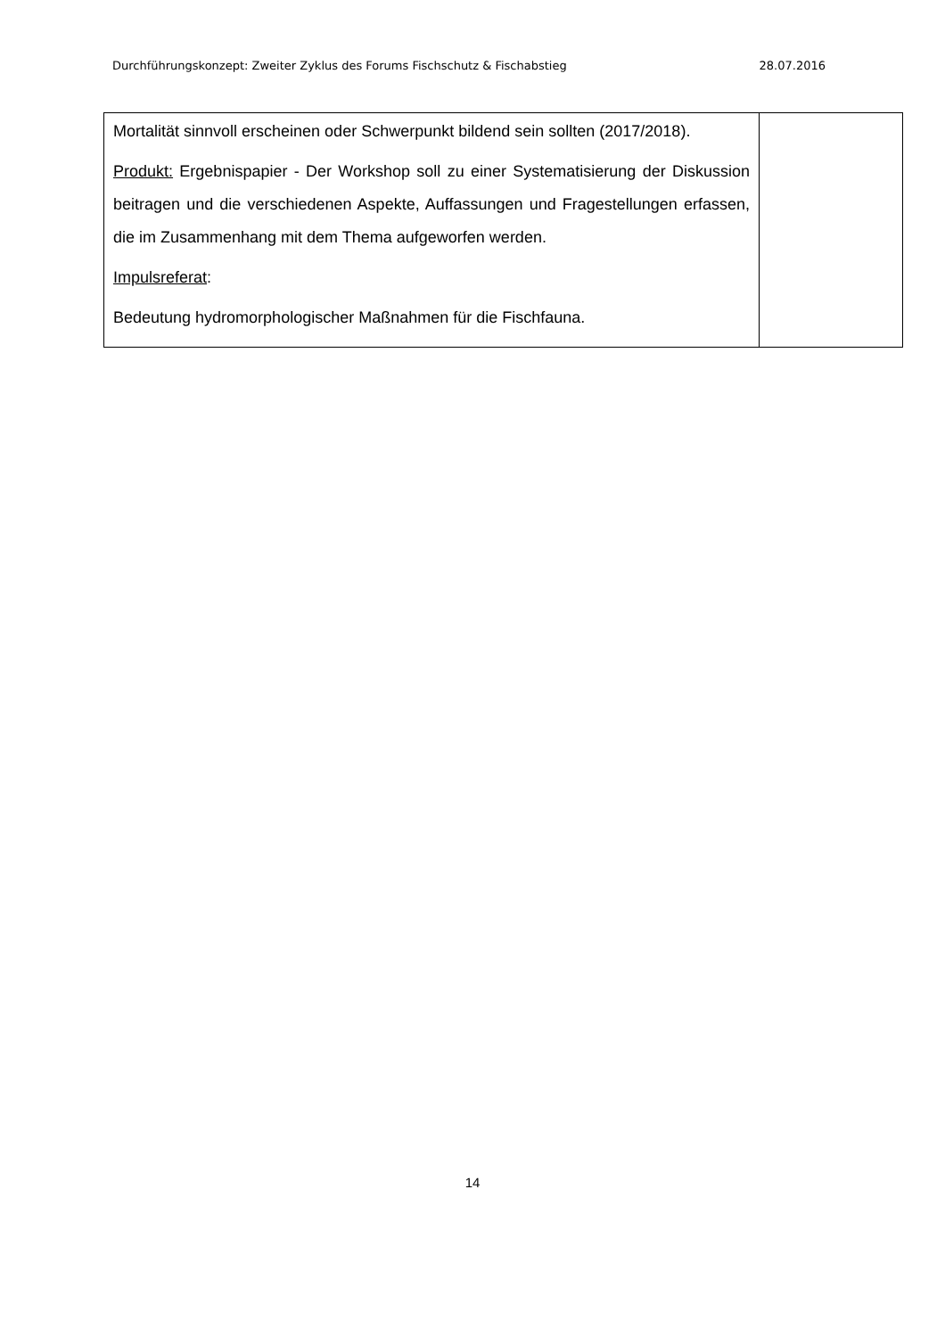Durchführungskonzept: Zweiter Zyklus des Forums Fischschutz & Fischabstieg 28.07.2016
| Mortalität sinnvoll erscheinen oder Schwerpunkt bildend sein sollten (2017/2018). Produkt: Ergebnispapier - Der Workshop soll zu einer Systematisierung der Diskussion beitragen und die verschiedenen Aspekte, Auffassungen und Fragestellungen erfassen, die im Zusammenhang mit dem Thema aufgeworfen werden. Impulsreferat : Bedeutung hydromorphologischer Maßnahmen für die Fischfauna. | |
14